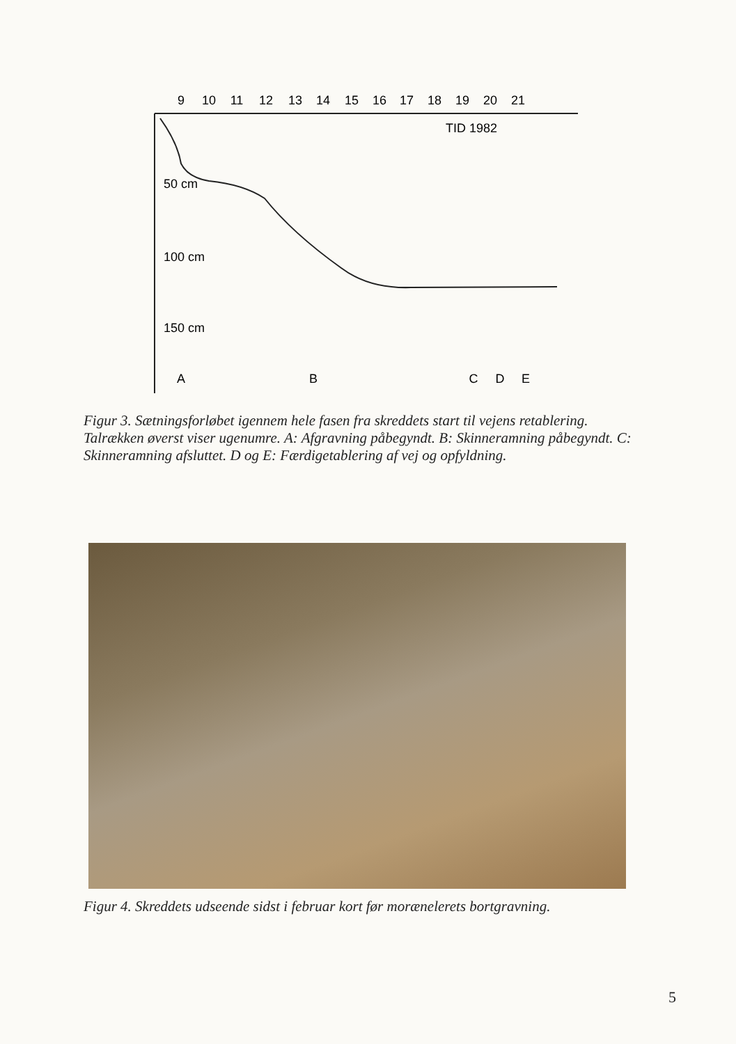9
10
11
12
13
14
15
16
17
18
19
20
21
TID 1982
50 cm
100 cm
150 cm
A
B
C
D
E
Figur 3. Sætningsforløbet igennem hele fasen fra skreddets start til vejens retablering. Talrækken øverst viser ugenumre. A: Afgravning påbegyndt. B: Skinneramning påbegyndt. C: Skinneramning afsluttet. D og E: Færdigetablering af vej og opfyldning.
Figur 4. Skreddets udseende sidst i februar kort før morænelerets bortgravning.
5